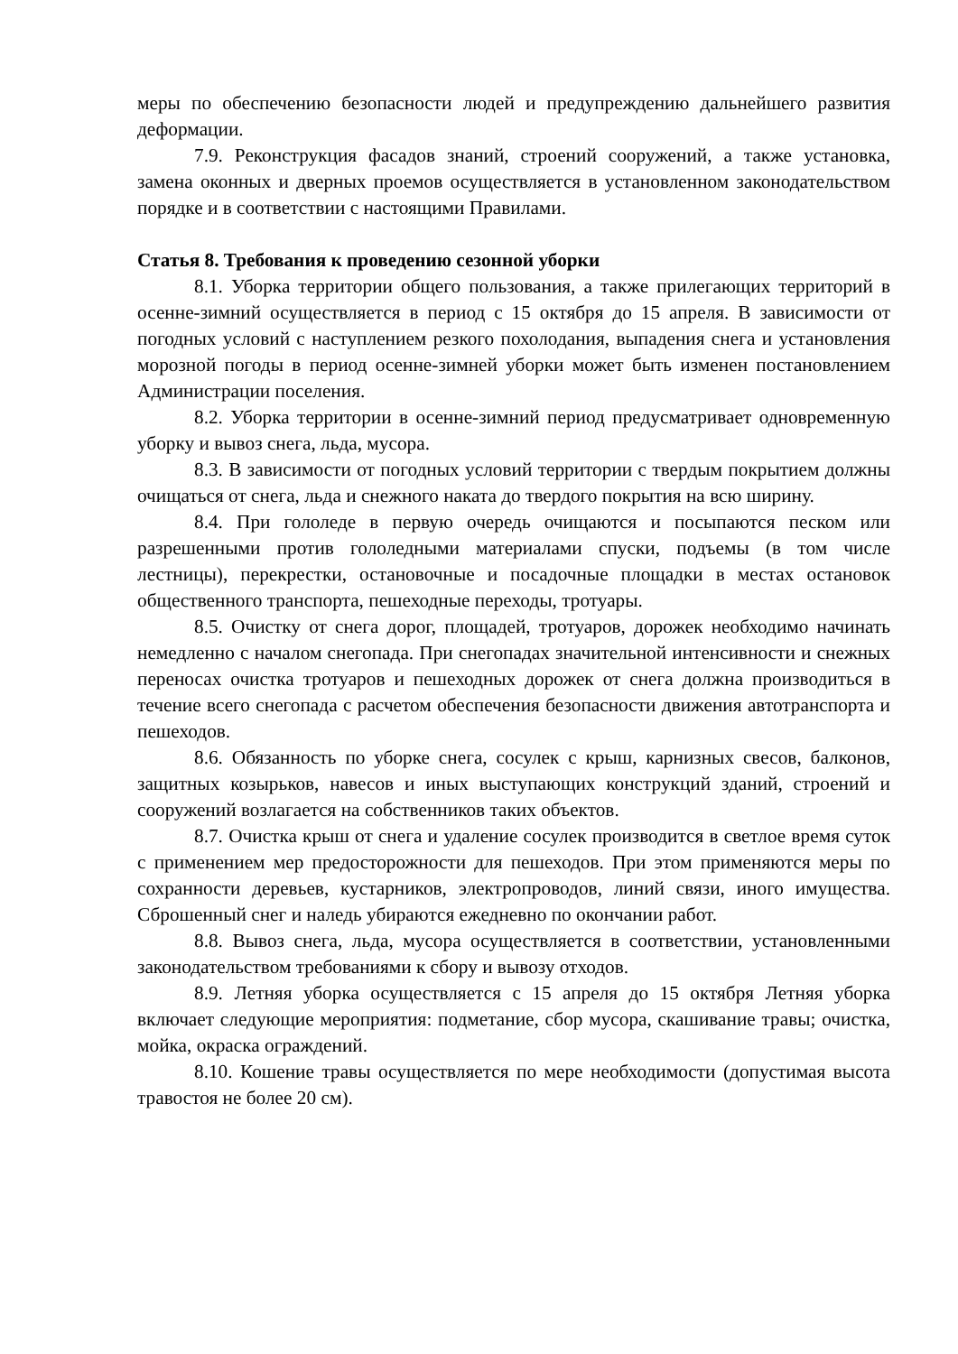меры по обеспечению безопасности людей и предупреждению дальнейшего развития деформации.
7.9. Реконструкция фасадов знаний, строений сооружений, а также установка, замена оконных и дверных проемов осуществляется в установленном законодательством порядке и в соответствии с настоящими Правилами.
Статья 8. Требования к проведению сезонной уборки
8.1. Уборка территории общего пользования, а также прилегающих территорий в осенне-зимний осуществляется в период с 15 октября до 15 апреля. В зависимости от погодных условий с наступлением резкого похолодания, выпадения снега и установления морозной погоды в период осенне-зимней уборки может быть изменен постановлением Администрации поселения.
8.2. Уборка территории в осенне-зимний период предусматривает одновременную уборку и вывоз снега, льда, мусора.
8.3. В зависимости от погодных условий территории с твердым покрытием должны очищаться от снега, льда и снежного наката до твердого покрытия на всю ширину.
8.4. При гололеде в первую очередь очищаются и посыпаются песком или разрешенными против гололедными материалами спуски, подъемы (в том числе лестницы), перекрестки, остановочные и посадочные площадки в местах остановок общественного транспорта, пешеходные переходы, тротуары.
8.5. Очистку от снега дорог, площадей, тротуаров, дорожек необходимо начинать немедленно с началом снегопада. При снегопадах значительной интенсивности и снежных переносах очистка тротуаров и пешеходных дорожек от снега должна производиться в течение всего снегопада с расчетом обеспечения безопасности движения автотранспорта и пешеходов.
8.6. Обязанность по уборке снега, сосулек с крыш, карнизных свесов, балконов, защитных козырьков, навесов и иных выступающих конструкций зданий, строений и сооружений возлагается на собственников таких объектов.
8.7. Очистка крыш от снега и удаление сосулек производится в светлое время суток с применением мер предосторожности для пешеходов. При этом применяются меры по сохранности деревьев, кустарников, электропроводов, линий связи, иного имущества. Сброшенный снег и наледь убираются ежедневно по окончании работ.
8.8. Вывоз снега, льда, мусора осуществляется в соответствии, установленными законодательством требованиями к сбору и вывозу отходов.
8.9. Летняя уборка осуществляется с 15 апреля до 15 октября Летняя уборка включает следующие мероприятия: подметание, сбор мусора, скашивание травы; очистка, мойка, окраска ограждений.
8.10. Кошение травы осуществляется по мере необходимости (допустимая высота травостоя не более 20 см).